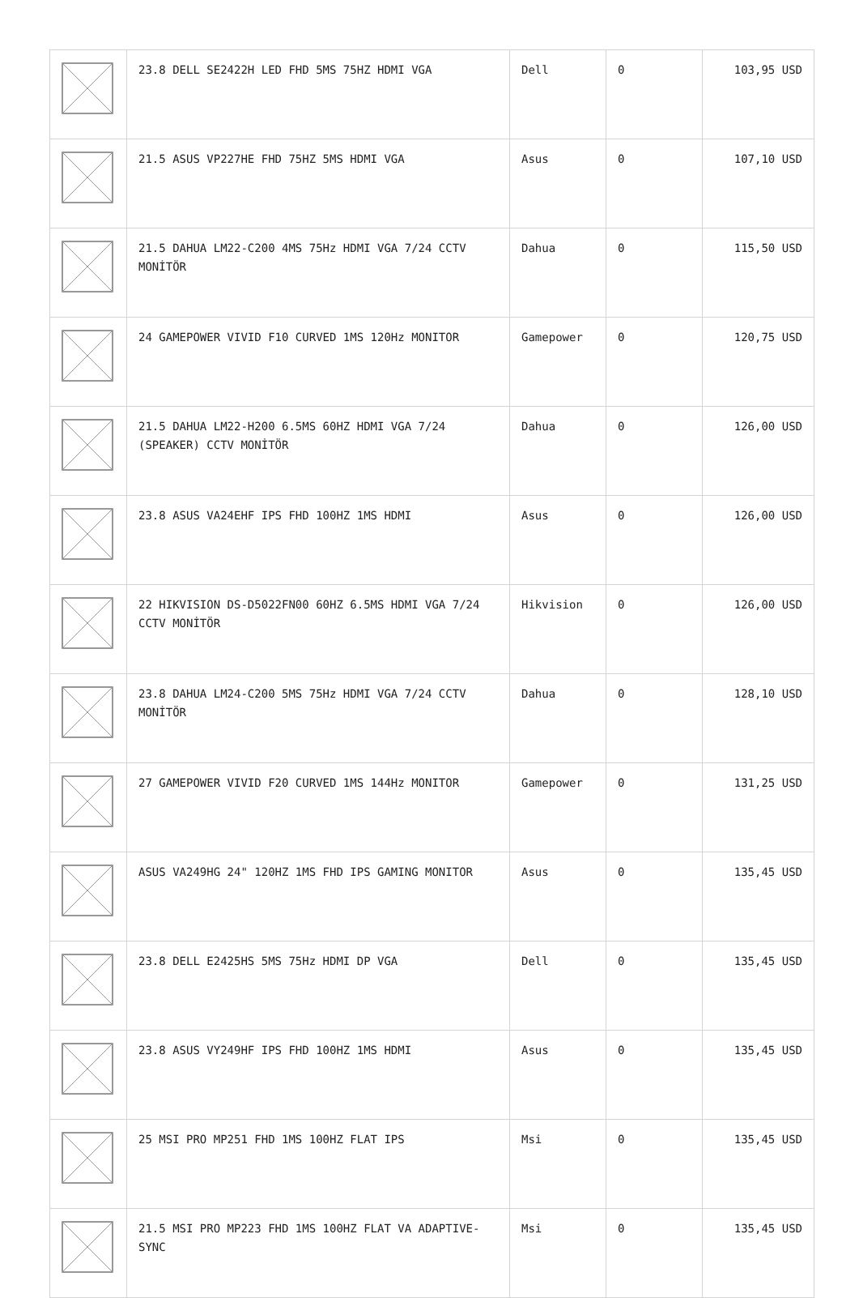| | 23.8 DELL SE2422H LED FHD 5MS 75HZ HDMI VGA | Dell | 0 | 103,95 USD |
| | 21.5 ASUS VP227HE FHD 75HZ 5MS HDMI VGA | Asus | 0 | 107,10 USD |
| | 21.5 DAHUA LM22-C200 4MS 75Hz HDMI VGA 7/24 CCTV MONİTÖR | Dahua | 0 | 115,50 USD |
| | 24 GAMEPOWER VIVID F10 CURVED 1MS 120Hz MONITOR | Gamepower | 0 | 120,75 USD |
| | 21.5 DAHUA LM22-H200 6.5MS 60HZ HDMI VGA 7/24 (SPEAKER) CCTV MONİTÖR | Dahua | 0 | 126,00 USD |
| | 23.8 ASUS VA24EHF IPS FHD 100HZ 1MS HDMI | Asus | 0 | 126,00 USD |
| | 22 HIKVISION DS-D5022FN00 60HZ 6.5MS HDMI VGA 7/24 CCTV MONİTÖR | Hikvision | 0 | 126,00 USD |
| | 23.8 DAHUA LM24-C200 5MS 75Hz HDMI VGA 7/24 CCTV MONİTÖR | Dahua | 0 | 128,10 USD |
| | 27 GAMEPOWER VIVID F20 CURVED 1MS 144Hz MONITOR | Gamepower | 0 | 131,25 USD |
| | ASUS VA249HG 24" 120HZ 1MS FHD IPS GAMING MONITOR | Asus | 0 | 135,45 USD |
| | 23.8 DELL E2425HS 5MS 75Hz HDMI DP VGA | Dell | 0 | 135,45 USD |
| | 23.8 ASUS VY249HF IPS FHD 100HZ 1MS HDMI | Asus | 0 | 135,45 USD |
| | 25 MSI PRO MP251 FHD 1MS 100HZ FLAT IPS | Msi | 0 | 135,45 USD |
| | 21.5 MSI PRO MP223 FHD 1MS 100HZ FLAT VA ADAPTIVE-SYNC | Msi | 0 | 135,45 USD |